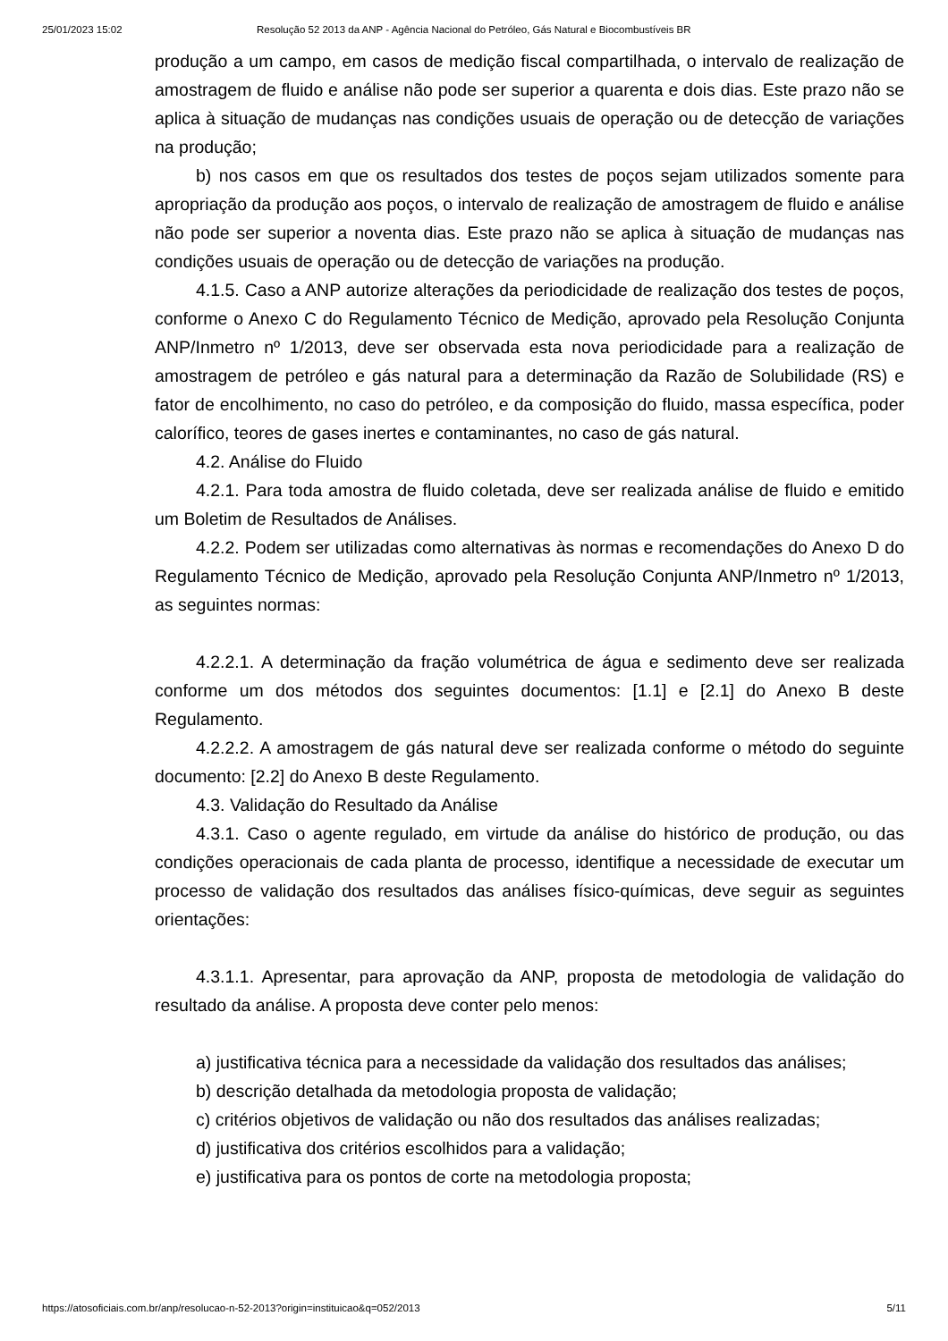25/01/2023 15:02 Resolução 52 2013 da ANP - Agência Nacional do Petróleo, Gás Natural e Biocombustíveis BR
produção a um campo, em casos de medição fiscal compartilhada, o intervalo de realização de amostragem de fluido e análise não pode ser superior a quarenta e dois dias. Este prazo não se aplica à situação de mudanças nas condições usuais de operação ou de detecção de variações na produção;
b) nos casos em que os resultados dos testes de poços sejam utilizados somente para apropriação da produção aos poços, o intervalo de realização de amostragem de fluido e análise não pode ser superior a noventa dias. Este prazo não se aplica à situação de mudanças nas condições usuais de operação ou de detecção de variações na produção.
4.1.5. Caso a ANP autorize alterações da periodicidade de realização dos testes de poços, conforme o Anexo C do Regulamento Técnico de Medição, aprovado pela Resolução Conjunta ANP/Inmetro nº 1/2013, deve ser observada esta nova periodicidade para a realização de amostragem de petróleo e gás natural para a determinação da Razão de Solubilidade (RS) e fator de encolhimento, no caso do petróleo, e da composição do fluido, massa específica, poder calorífico, teores de gases inertes e contaminantes, no caso de gás natural.
4.2. Análise do Fluido
4.2.1. Para toda amostra de fluido coletada, deve ser realizada análise de fluido e emitido um Boletim de Resultados de Análises.
4.2.2. Podem ser utilizadas como alternativas às normas e recomendações do Anexo D do Regulamento Técnico de Medição, aprovado pela Resolução Conjunta ANP/Inmetro nº 1/2013, as seguintes normas:
4.2.2.1. A determinação da fração volumétrica de água e sedimento deve ser realizada conforme um dos métodos dos seguintes documentos: [1.1] e [2.1] do Anexo B deste Regulamento.
4.2.2.2. A amostragem de gás natural deve ser realizada conforme o método do seguinte documento: [2.2] do Anexo B deste Regulamento.
4.3. Validação do Resultado da Análise
4.3.1. Caso o agente regulado, em virtude da análise do histórico de produção, ou das condições operacionais de cada planta de processo, identifique a necessidade de executar um processo de validação dos resultados das análises físico-químicas, deve seguir as seguintes orientações:
4.3.1.1. Apresentar, para aprovação da ANP, proposta de metodologia de validação do resultado da análise. A proposta deve conter pelo menos:
a) justificativa técnica para a necessidade da validação dos resultados das análises;
b) descrição detalhada da metodologia proposta de validação;
c) critérios objetivos de validação ou não dos resultados das análises realizadas;
d) justificativa dos critérios escolhidos para a validação;
e) justificativa para os pontos de corte na metodologia proposta;
https://atosoficiais.com.br/anp/resolucao-n-52-2013?origin=instituicao&q=052/2013 5/11